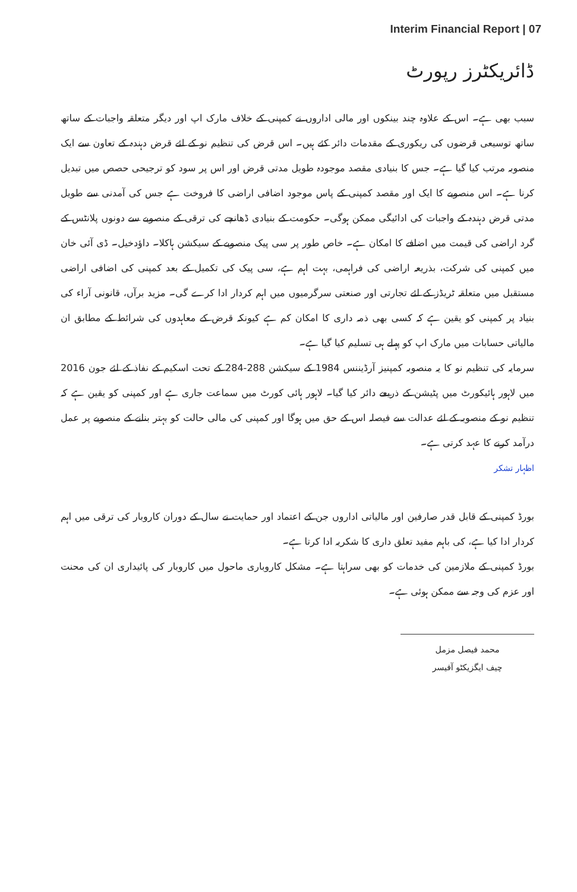Interim Financial Report | 07
ڈائریکٹرز رپورٹ
سبب بھی ہے۔ اس کے علاوہ چند بینکوں اور مالی اداروں نے کمپنی کے خلاف مارک اپ اور دیگر متعلقہ واجبات کے ساتھ ساتھ توسیعی قرضوں کی ریکوری کے مقدمات دائر کئے ہیں۔ اس قرض کی تنظیم نو کے لئے قرض دہندہ کے تعاون سے ایک منصوبہ مرتب کیا گیا ہے۔ جس کا بنیادی مقصد موجودہ طویل مدتی قرض اور اس پر سود کو ترجیحی حصص میں تبدیل کرنا ہے۔ اس منصوبے کا ایک اور مقصد کمپنی کے پاس موجود اضافی اراضی کا فروخت ہے جس کی آمدنی سے طویل مدتی قرض دہندہ کے واجبات کی ادائیگی ممکن ہوگی۔ حکومت کے بنیادی ڈھانچے کی ترقی کے منصوبے سے دونوں پلانٹس کے گرد اراضی کی قیمت میں اضافے کا امکان ہے۔ خاص طور پر سی پیک منصوبے کے سیکشن ہاکلا۔ داؤدخیل۔ ڈی آئی خان میں کمپنی کی شرکت، بذریعہ اراضی کی فراہمی، بہت اہم ہے، سی پیک کی تکمیل کے بعد کمپنی کی اضافی اراضی مستقبل میں متعلقہ ٹریڈز کے لئے تجارتی اور صنعتی سرگرمیوں میں اہم کردار ادا کرے گی۔ مزید برآں، قانونی آراء کی بنیاد پر کمپنی کو یقین ہے کہ کسی بھی ذمہ داری کا امکان کم ہے کیونکہ قرض کے معاہدوں کی شرائط کے مطابق ان مالیاتی حسابات میں مارک اپ کو پہلے ہی تسلیم کیا گیا ہے۔
سرمایہ کی تنظیم نو کا یہ منصوبہ کمپنیز آرڈیننس 1984 کے سیکشن 288-284 کے تحت اسکیم کے نفاذ کے لئے جون 2016 میں لاہور ہائیکورٹ میں پٹیشن کے ذریعے دائر کیا گیا۔ لاہور ہائی کورٹ میں سماعت جاری ہے اور کمپنی کو یقین ہے کہ تنظیم نو کے منصوبہ کے لئے عدالت سے فیصلہ اس کے حق میں ہوگا اور کمپنی کی مالی حالت کو بہتر بنانے کے منصوبے پر عمل درآمد کرنے کا عہد کرتی ہے۔
اظہار تشکر
بورڈ کمپنی کے قابل قدر صارفین اور مالیاتی اداروں جن کے اعتماد اور حمایت نے سال کے دوران کاروبار کی ترقی میں اہم کردار ادا کیا ہے، کی باہم مفید تعلق داری کا شکریہ ادا کرتا ہے۔
بورڈ کمپنی کے ملازمین کی خدمات کو بھی سراہتا ہے۔ مشکل کاروباری ماحول میں کاروبار کی پائیداری ان کی محنت اور عزم کی وجہ سے ممکن ہوئی ہے۔
محمد فیصل مزمل
چیف ایگزیکٹو آفیسر